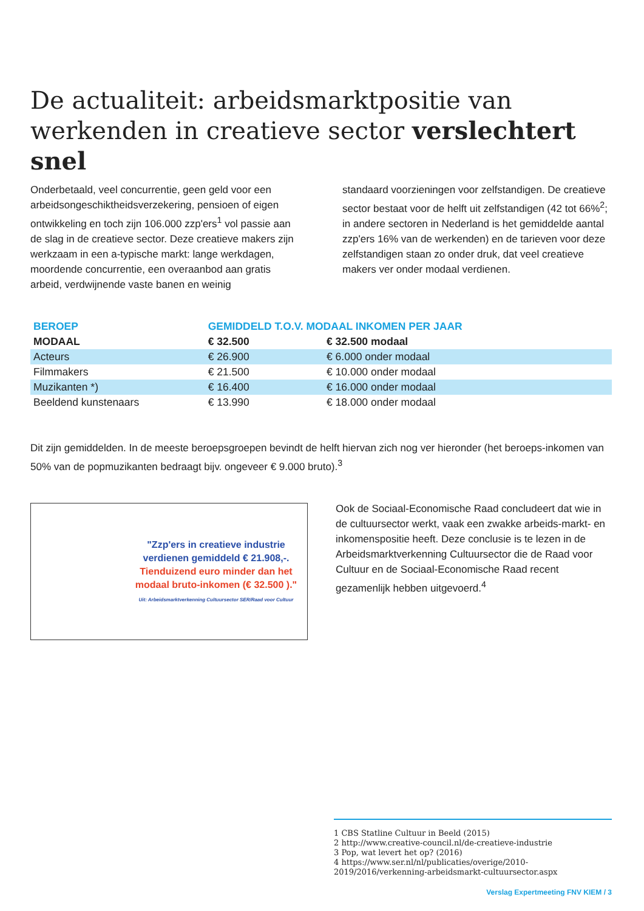De actualiteit: arbeidsmarktpositie van werkenden in creatieve sector verslechtert snel
Onderbetaald, veel concurrentie, geen geld voor een arbeidsongeschiktheidsverzekering, pensioen of eigen ontwikkeling en toch zijn 106.000 zzp'ers<sup>1</sup> vol passie aan de slag in de creatieve sector. Deze creatieve makers zijn werkzaam in een a-typische markt: lange werkdagen, moordende concurrentie, een overaanbod aan gratis arbeid, verdwijnende vaste banen en weinig
standaard voorzieningen voor zelfstandigen. De creatieve sector bestaat voor de helft uit zelfstandigen (42 tot 66%<sup>2</sup>; in andere sectoren in Nederland is het gemiddelde aantal zzp'ers 16% van de werkenden) en de tarieven voor deze zelfstandigen staan zo onder druk, dat veel creatieve makers ver onder modaal verdienen.
| BEROEP | GEMIDDELD T.O.V. MODAAL INKOMEN PER JAAR | |
| --- | --- | --- |
| MODAAL | € 32.500 | € 32.500 modaal |
| Acteurs | € 26.900 | € 6.000 onder modaal |
| Filmmakers | € 21.500 | € 10.000 onder modaal |
| Muzikanten *) | € 16.400 | € 16.000 onder modaal |
| Beeldend kunstenaars | € 13.990 | € 18.000 onder modaal |
Dit zijn gemiddelden. In de meeste beroepsgroepen bevindt de helft hiervan zich nog ver hieronder (het beroeps-inkomen van 50% van de popmuzikanten bedraagt bijv. ongeveer € 9.000 bruto).<sup>3</sup>
"Zzp'ers in creatieve industrie verdienen gemiddeld € 21.908,-. Tienduizend euro minder dan het modaal bruto-inkomen (€ 32.500 )."
Uit: Arbeidsmarktverkenning Cultuursector SER/Raad voor Cultuur
Ook de Sociaal-Economische Raad concludeert dat wie in de cultuursector werkt, vaak een zwakke arbeids-markt- en inkomenspositie heeft. Deze conclusie is te lezen in de Arbeidsmarktverkenning Cultuursector die de Raad voor Cultuur en de Sociaal-Economische Raad recent gezamenlijk hebben uitgevoerd.<sup>4</sup>
1 CBS Statline Cultuur in Beeld (2015)
2 http://www.creative-council.nl/de-creatieve-industrie
3 Pop, wat levert het op? (2016)
4 https://www.ser.nl/nl/publicaties/overige/2010-2019/2016/verkenning-arbeidsmarkt-cultuursector.aspx
Verslag Expertmeeting FNV KIEM / 3